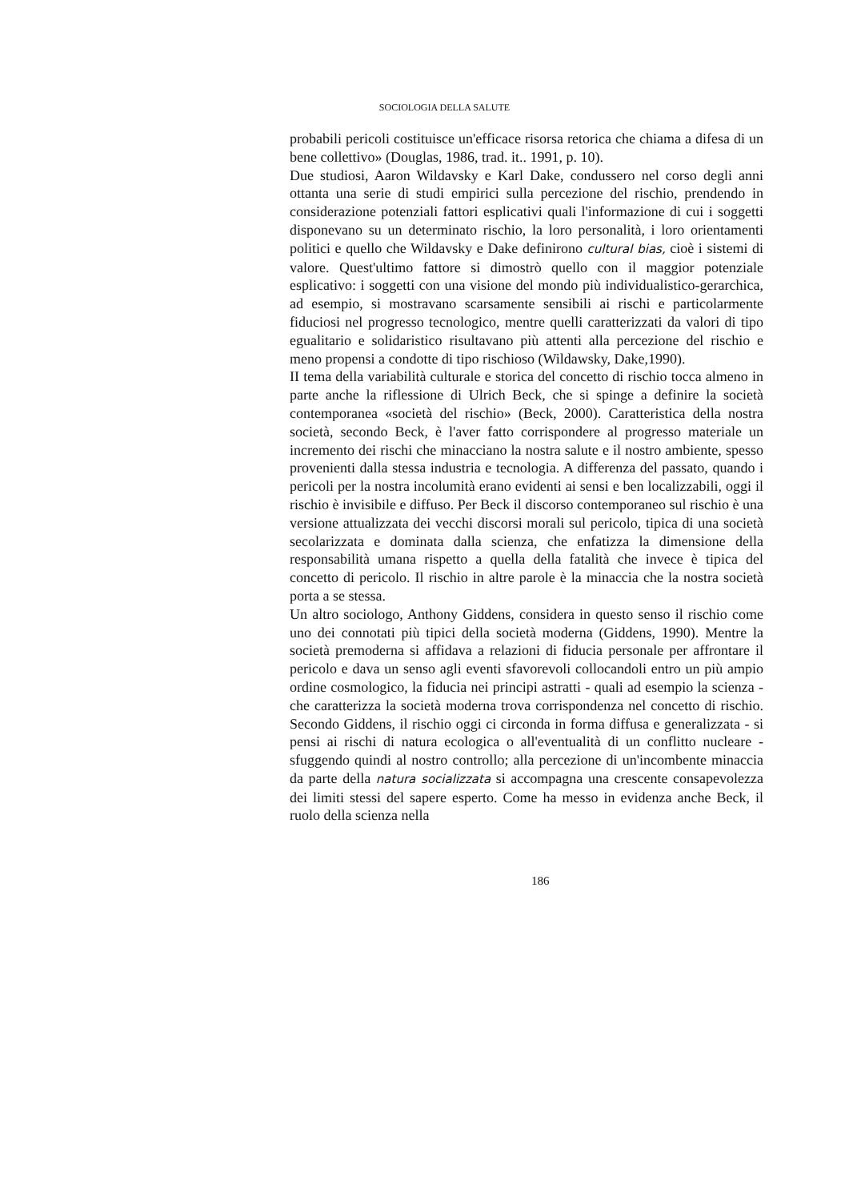SOCIOLOGIA DELLA SALUTE
probabili pericoli costituisce un'efficace risorsa retorica che chiama a difesa di un bene collettivo» (Douglas, 1986, trad. it.. 1991, p. 10).
Due studiosi, Aaron Wildavsky e Karl Dake, condussero nel corso degli anni ottanta una serie di studi empirici sulla percezione del rischio, prendendo in considerazione potenziali fattori esplicativi quali l'informazione di cui i soggetti disponevano su un determinato rischio, la loro personalità, i loro orientamenti politici e quello che Wildavsky e Dake definirono cultural bias, cioè i sistemi di valore. Quest'ultimo fattore si dimostrò quello con il maggior potenziale esplicativo: i soggetti con una visione del mondo più individualistico-gerarchica, ad esempio, si mostravano scarsamente sensibili ai rischi e particolarmente fiduciosi nel progresso tecnologico, mentre quelli caratterizzati da valori di tipo egualitario e solidaristico risultavano più attenti alla percezione del rischio e meno propensi a condotte di tipo rischioso (Wildawsky, Dake,1990).
II tema della variabilità culturale e storica del concetto di rischio tocca almeno in parte anche la riflessione di Ulrich Beck, che si spinge a definire la società contemporanea «società del rischio» (Beck, 2000). Caratteristica della nostra società, secondo Beck, è l'aver fatto corrispondere al progresso materiale un incremento dei rischi che minacciano la nostra salute e il nostro ambiente, spesso provenienti dalla stessa industria e tecnologia. A differenza del passato, quando i pericoli per la nostra incolumità erano evidenti ai sensi e ben localizzabili, oggi il rischio è invisibile e diffuso. Per Beck il discorso contemporaneo sul rischio è una versione attualizzata dei vecchi discorsi morali sul pericolo, tipica di una società secolarizzata e dominata dalla scienza, che enfatizza la dimensione della responsabilità umana rispetto a quella della fatalità che invece è tipica del concetto di pericolo. Il rischio in altre parole è la minaccia che la nostra società porta a se stessa.
Un altro sociologo, Anthony Giddens, considera in questo senso il rischio come uno dei connotati più tipici della società moderna (Giddens, 1990). Mentre la società premoderna si affidava a relazioni di fiducia personale per affrontare il pericolo e dava un senso agli eventi sfavorevoli collocandoli entro un più ampio ordine cosmologico, la fiducia nei principi astratti - quali ad esempio la scienza - che caratterizza la società moderna trova corrispondenza nel concetto di rischio. Secondo Giddens, il rischio oggi ci circonda in forma diffusa e generalizzata - si pensi ai rischi di natura ecologica o all'eventualità di un conflitto nucleare - sfuggendo quindi al nostro controllo; alla percezione di un'incombente minaccia da parte della natura socializzata si accompagna una crescente consapevolezza dei limiti stessi del sapere esperto. Come ha messo in evidenza anche Beck, il ruolo della scienza nella
186